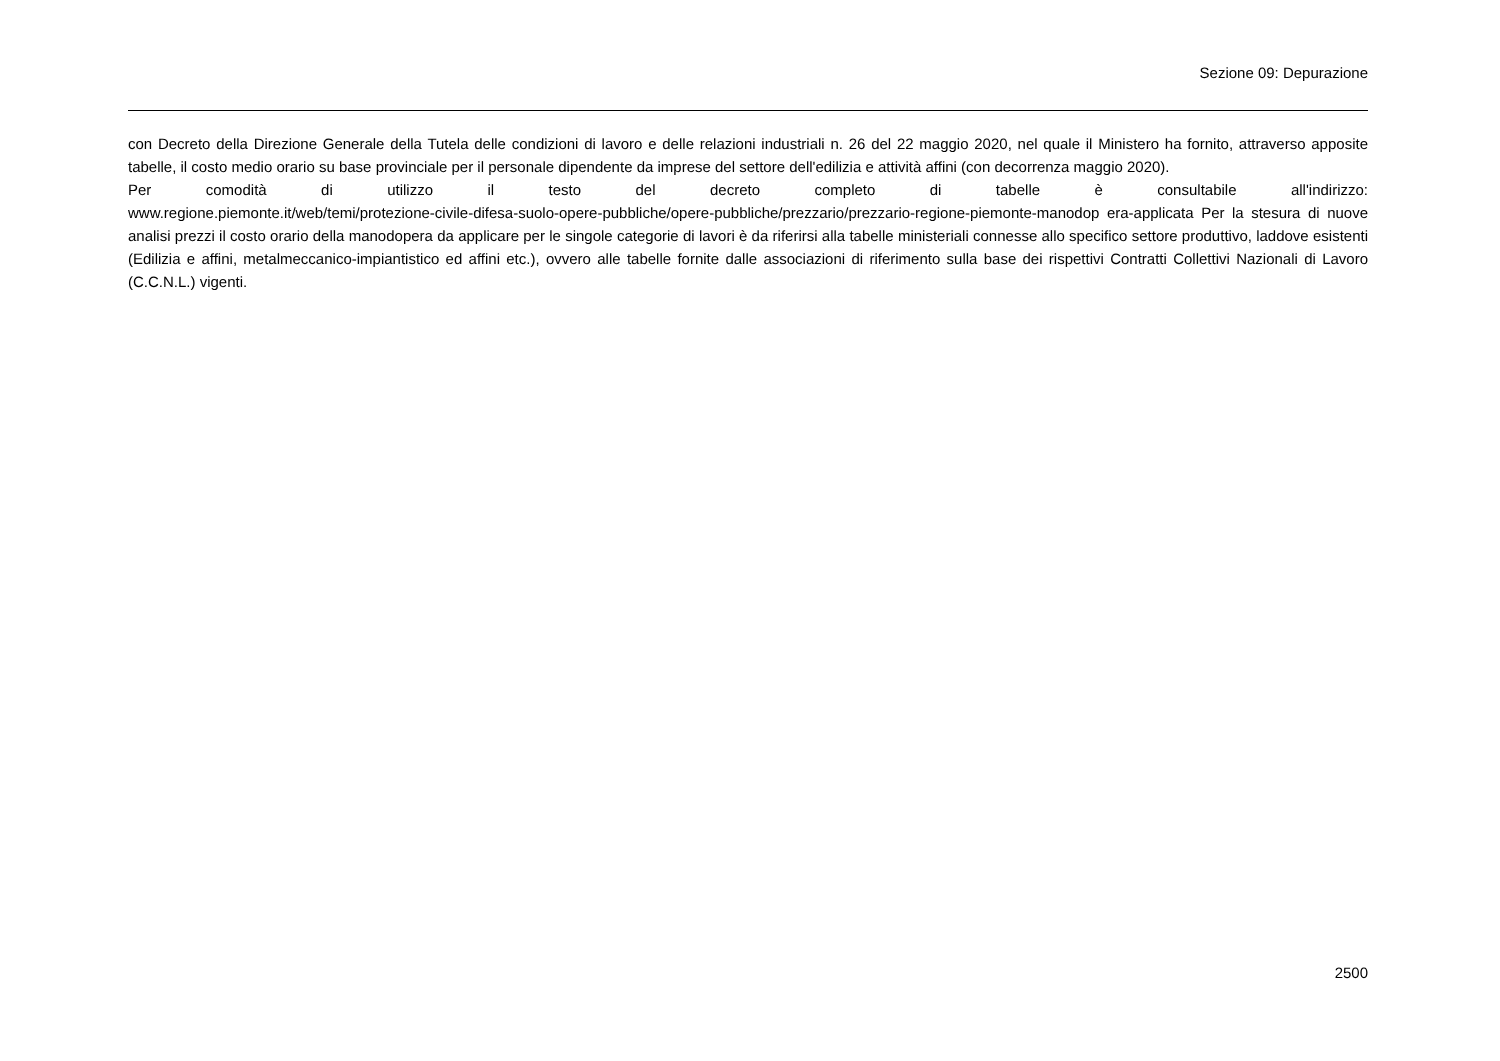Sezione 09: Depurazione
con Decreto della Direzione Generale della Tutela delle condizioni di lavoro e delle relazioni industriali n. 26 del 22 maggio 2020, nel quale il Ministero ha fornito, attraverso apposite tabelle, il costo medio orario su base provinciale per il personale dipendente da imprese del settore dell'edilizia e attività affini (con decorrenza maggio 2020).
Per comodità di utilizzo il testo del decreto completo di tabelle è consultabile all'indirizzo:
www.regione.piemonte.it/web/temi/protezione-civile-difesa-suolo-opere-pubbliche/opere-pubbliche/prezzario/prezzario-regione-piemonte-manodop era-applicata Per la stesura di nuove analisi prezzi il costo orario della manodopera da applicare per le singole categorie di lavori è da riferirsi alla tabelle ministeriali connesse allo specifico settore produttivo, laddove esistenti (Edilizia e affini, metalmeccanico-impiantistico ed affini etc.), ovvero alle tabelle fornite dalle associazioni di riferimento sulla base dei rispettivi Contratti Collettivi Nazionali di Lavoro (C.C.N.L.) vigenti.
2500